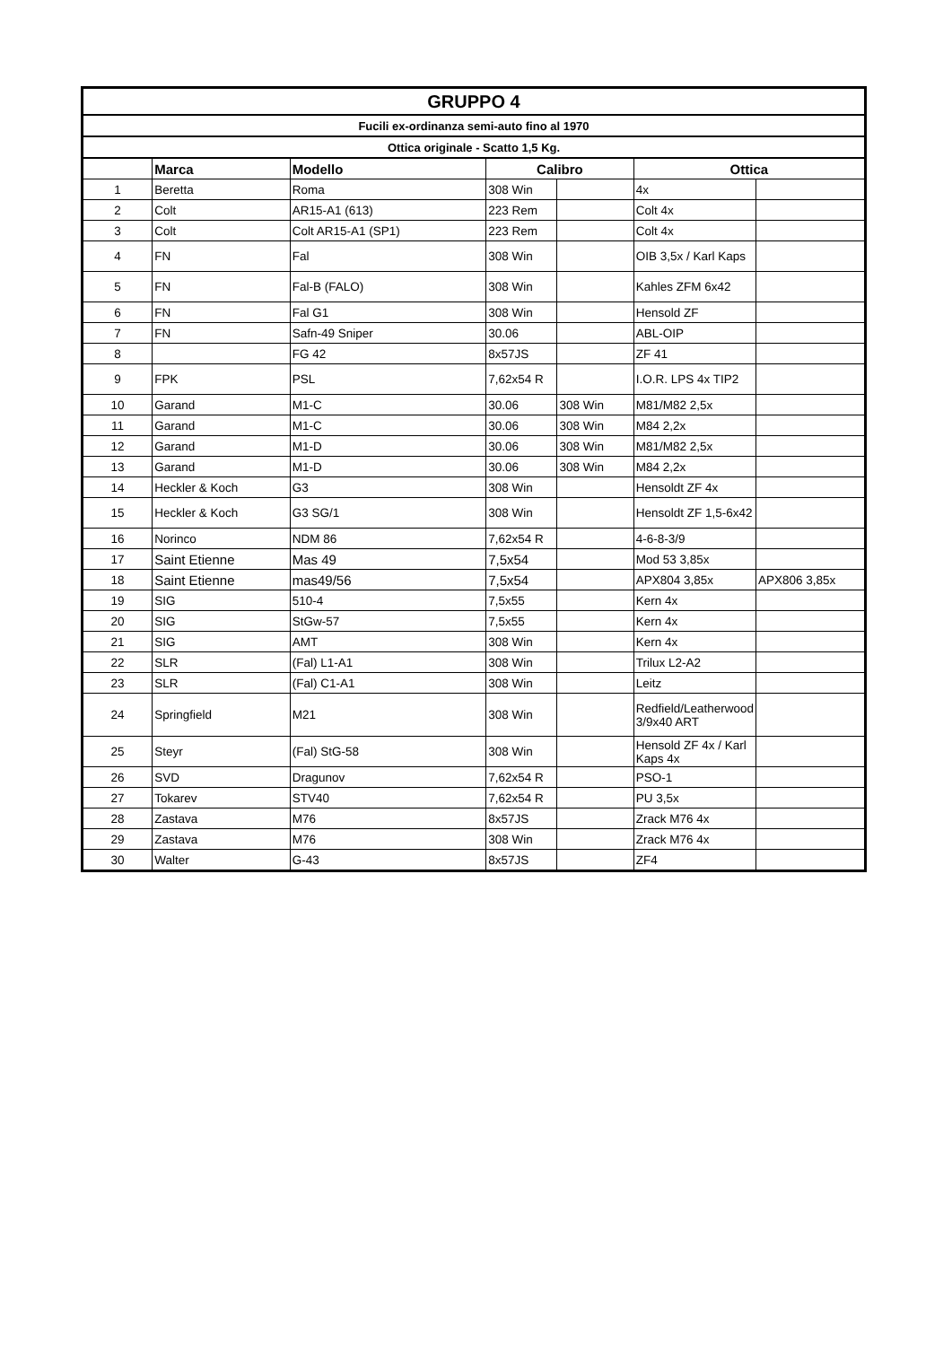| GRUPPO 4 | | | | | | |
| Fucili ex-ordinanza semi-auto fino al 1970 | | | | | | |
| Ottica originale - Scatto 1,5 Kg. | | | | | | |
| | Marca | Modello | Calibro | | Ottica | |
| 1 | Beretta | Roma | 308 Win | | 4x | |
| 2 | Colt | AR15-A1 (613) | 223 Rem | | Colt 4x | |
| 3 | Colt | Colt AR15-A1 (SP1) | 223 Rem | | Colt 4x | |
| 4 | FN | Fal | 308 Win | | OIB 3,5x / Karl Kaps | |
| 5 | FN | Fal-B (FALO) | 308 Win | | Kahles ZFM 6x42 | |
| 6 | FN | Fal G1 | 308 Win | | Hensold ZF | |
| 7 | FN | Safn-49 Sniper | 30.06 | | ABL-OIP | |
| 8 | | FG 42 | 8x57JS | | ZF 41 | |
| 9 | FPK | PSL | 7,62x54 R | | I.O.R. LPS 4x TIP2 | |
| 10 | Garand | M1-C | 30.06 | 308 Win | M81/M82 2,5x | |
| 11 | Garand | M1-C | 30.06 | 308 Win | M84 2,2x | |
| 12 | Garand | M1-D | 30.06 | 308 Win | M81/M82 2,5x | |
| 13 | Garand | M1-D | 30.06 | 308 Win | M84 2,2x | |
| 14 | Heckler & Koch | G3 | 308 Win | | Hensoldt ZF 4x | |
| 15 | Heckler & Koch | G3 SG/1 | 308 Win | | Hensoldt ZF 1,5-6x42 | |
| 16 | Norinco | NDM 86 | 7,62x54 R | | 4-6-8-3/9 | |
| 17 | Saint Etienne | Mas 49 | 7,5x54 | | Mod 53 3,85x | |
| 18 | Saint Etienne | mas49/56 | 7,5x54 | | APX804 3,85x | APX806 3,85x |
| 19 | SIG | 510-4 | 7,5x55 | | Kern 4x | |
| 20 | SIG | StGw-57 | 7,5x55 | | Kern 4x | |
| 21 | SIG | AMT | 308 Win | | Kern 4x | |
| 22 | SLR | (Fal) L1-A1 | 308 Win | | Trilux L2-A2 | |
| 23 | SLR | (Fal) C1-A1 | 308 Win | | Leitz | |
| 24 | Springfield | M21 | 308 Win | | Redfield/Leatherwood 3/9x40 ART | |
| 25 | Steyr | (Fal) StG-58 | 308 Win | | Hensold ZF 4x / Karl Kaps 4x | |
| 26 | SVD | Dragunov | 7,62x54 R | | PSO-1 | |
| 27 | Tokarev | STV40 | 7,62x54 R | | PU 3,5x | |
| 28 | Zastava | M76 | 8x57JS | | Zrack M76 4x | |
| 29 | Zastava | M76 | 308 Win | | Zrack M76 4x | |
| 30 | Walter | G-43 | 8x57JS | | ZF4 | |